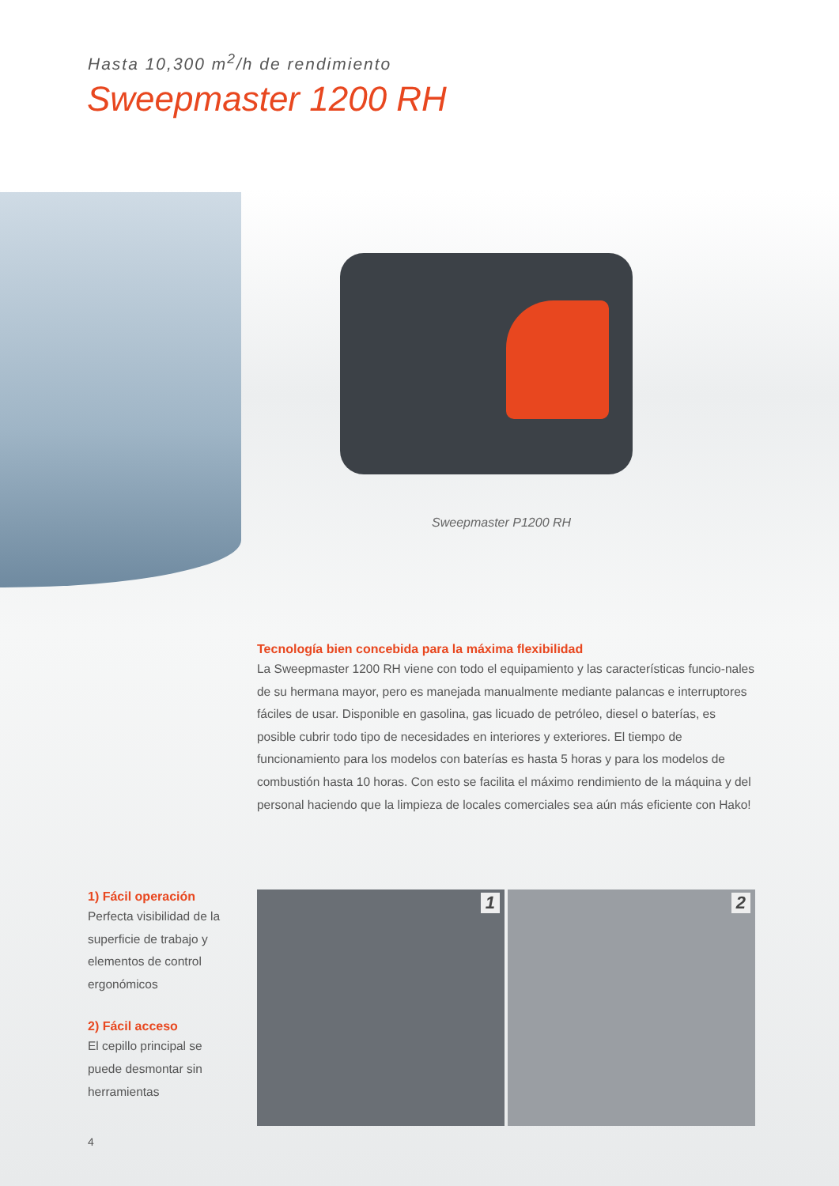Hasta 10,300 m<sup>2</sup>/h de rendimiento
Sweepmaster 1200 RH
Sweepmaster P1200 RH
Tecnología bien concebida para la máxima flexibilidad
La Sweepmaster 1200 RH viene con todo el equipamiento y las características funcio-nales de su hermana mayor, pero es manejada manualmente mediante palancas e interruptores fáciles de usar. Disponible en gasolina, gas licuado de petróleo, diesel o baterías, es posible cubrir todo tipo de necesidades en interiores y exteriores. El tiempo de funcionamiento para los modelos con baterías es hasta 5 horas y para los modelos de combustión hasta 10 horas. Con esto se facilita el máximo rendimiento de la máquina y del personal haciendo que la limpieza de locales comerciales sea aún más eficiente con Hako!
1) Fácil operación
Perfecta visibilidad de la superficie de trabajo y elementos de control ergonómicos
2) Fácil acceso
El cepillo principal se puede desmontar sin herramientas
1 2
4